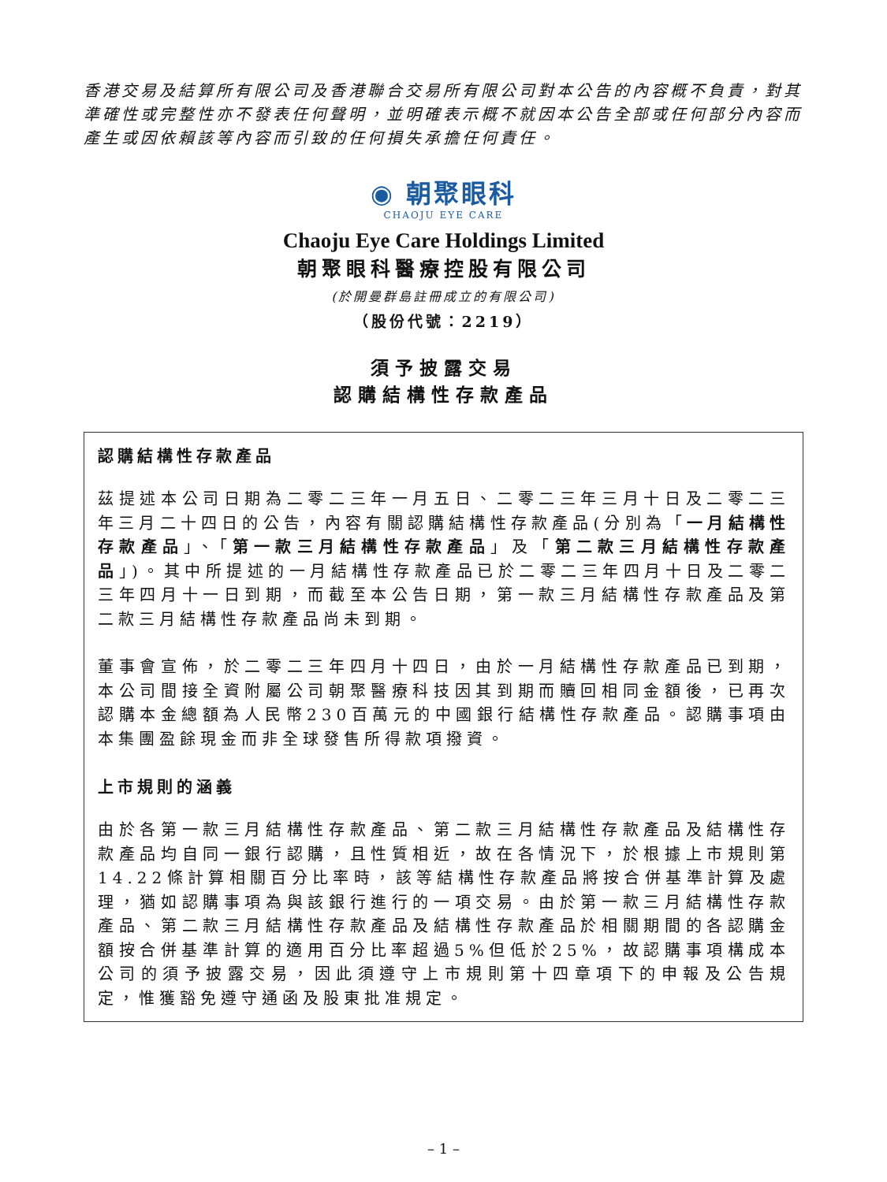香港交易及結算所有限公司及香港聯合交易所有限公司對本公告的內容概不負責，對其準確性或完整性亦不發表任何聲明，並明確表示概不就因本公告全部或任何部分內容而產生或因依賴該等內容而引致的任何損失承擔任何責任。
◉ 朝聚眼科
CHAOJU EYE CARE
Chaoju Eye Care Holdings Limited
朝聚眼科醫療控股有限公司
(於開曼群島註冊成立的有限公司)
（股份代號：2219）
須予披露交易
認購結構性存款產品
認購結構性存款產品
茲提述本公司日期為二零二三年一月五日、二零二三年三月十日及二零二三年三月二十四日的公告，內容有關認購結構性存款產品(分別為「一月結構性存款產品」、「第一款三月結構性存款產品」及「第二款三月結構性存款產品」)。其中所提述的一月結構性存款產品已於二零二三年四月十日及二零二三年四月十一日到期，而截至本公告日期，第一款三月結構性存款產品及第二款三月結構性存款產品尚未到期。
董事會宣佈，於二零二三年四月十四日，由於一月結構性存款產品已到期，本公司間接全資附屬公司朝聚醫療科技因其到期而贖回相同金額後，已再次認購本金總額為人民幣230百萬元的中國銀行結構性存款產品。認購事項由本集團盈餘現金而非全球發售所得款項撥資。
上市規則的涵義
由於各第一款三月結構性存款產品、第二款三月結構性存款產品及結構性存款產品均自同一銀行認購，且性質相近，故在各情況下，於根據上市規則第14.22條計算相關百分比率時，該等結構性存款產品將按合併基準計算及處理，猶如認購事項為與該銀行進行的一項交易。由於第一款三月結構性存款產品、第二款三月結構性存款產品及結構性存款產品於相關期間的各認購金額按合併基準計算的適用百分比率超過5%但低於25%，故認購事項構成本公司的須予披露交易，因此須遵守上市規則第十四章項下的申報及公告規定，惟獲豁免遵守通函及股東批准規定。
– 1 –